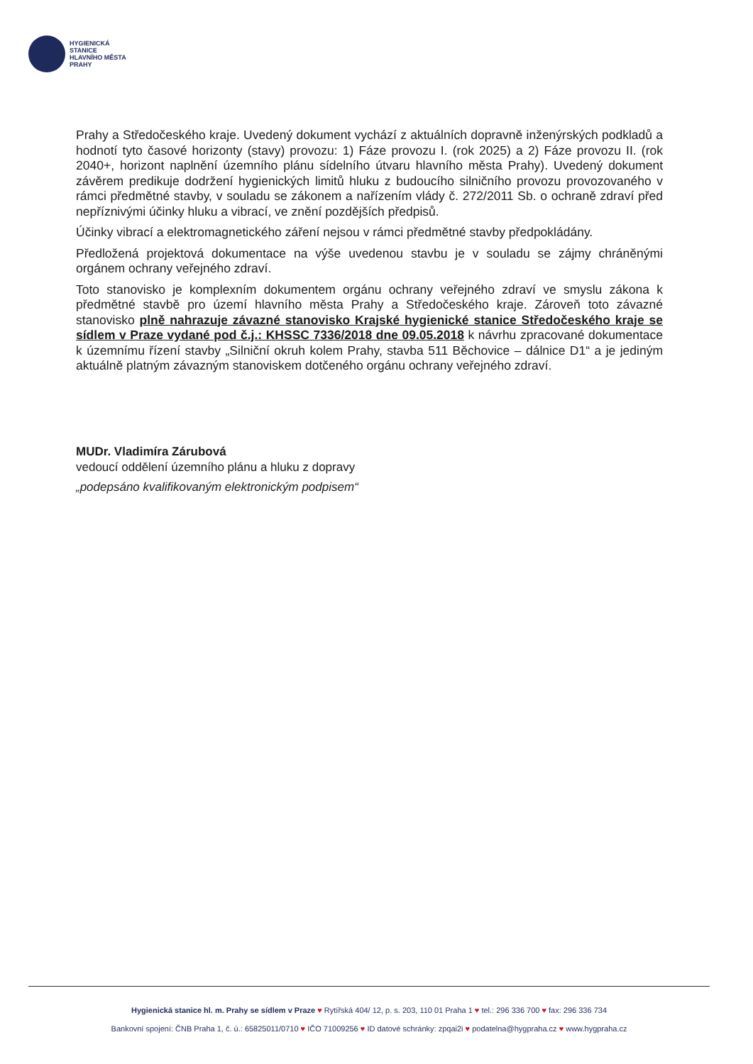HYGIENICKÁ
STANICE
HLAVNÍHO MĚSTA
PRAHY
Prahy a Středočeského kraje. Uvedený dokument vychází z aktuálních dopravně inženýrských podkladů a hodnotí tyto časové horizonty (stavy) provozu: 1) Fáze provozu I. (rok 2025) a 2) Fáze provozu II. (rok 2040+, horizont naplnění územního plánu sídelního útvaru hlavního města Prahy). Uvedený dokument závěrem predikuje dodržení hygienických limitů hluku z budoucího silničního provozu provozovaného v rámci předmětné stavby, v souladu se zákonem a nařízením vlády č. 272/2011 Sb. o ochraně zdraví před nepříznivými účinky hluku a vibrací, ve znění pozdějších předpisů.
Účinky vibrací a elektromagnetického záření nejsou v rámci předmětné stavby předpokládány.
Předložená projektová dokumentace na výše uvedenou stavbu je v souladu se zájmy chráněnými orgánem ochrany veřejného zdraví.
Toto stanovisko je komplexním dokumentem orgánu ochrany veřejného zdraví ve smyslu zákona k předmětné stavbě pro území hlavního města Prahy a Středočeského kraje. Zároveň toto závazné stanovisko plně nahrazuje závazné stanovisko Krajské hygienické stanice Středočeského kraje se sídlem v Praze vydané pod č.j.: KHSSC 7336/2018 dne 09.05.2018 k návrhu zpracované dokumentace k územnímu řízení stavby „Silniční okruh kolem Prahy, stavba 511 Běchovice – dálnice D1“ a je jediným aktuálně platným závazným stanoviskem dotčeného orgánu ochrany veřejného zdraví.
MUDr. Vladimíra Zárubová
vedoucí oddělení územního plánu a hluku z dopravy
„podepsáno kvalifikovaným elektronickým podpisem“
Hygienická stanice hl. m. Prahy se sídlem v Praze ♥ Rytířská 404/ 12, p. s. 203, 110 01 Praha 1 ♥ tel.: 296 336 700 ♥ fax: 296 336 734
Bankovní spojení: ČNB Praha 1, č. ú.: 65825011/0710 ♥ IČO 71009256 ♥ ID datové schránky: zpqai2i ♥ podatelna@hygpraha.cz ♥ www.hygpraha.cz